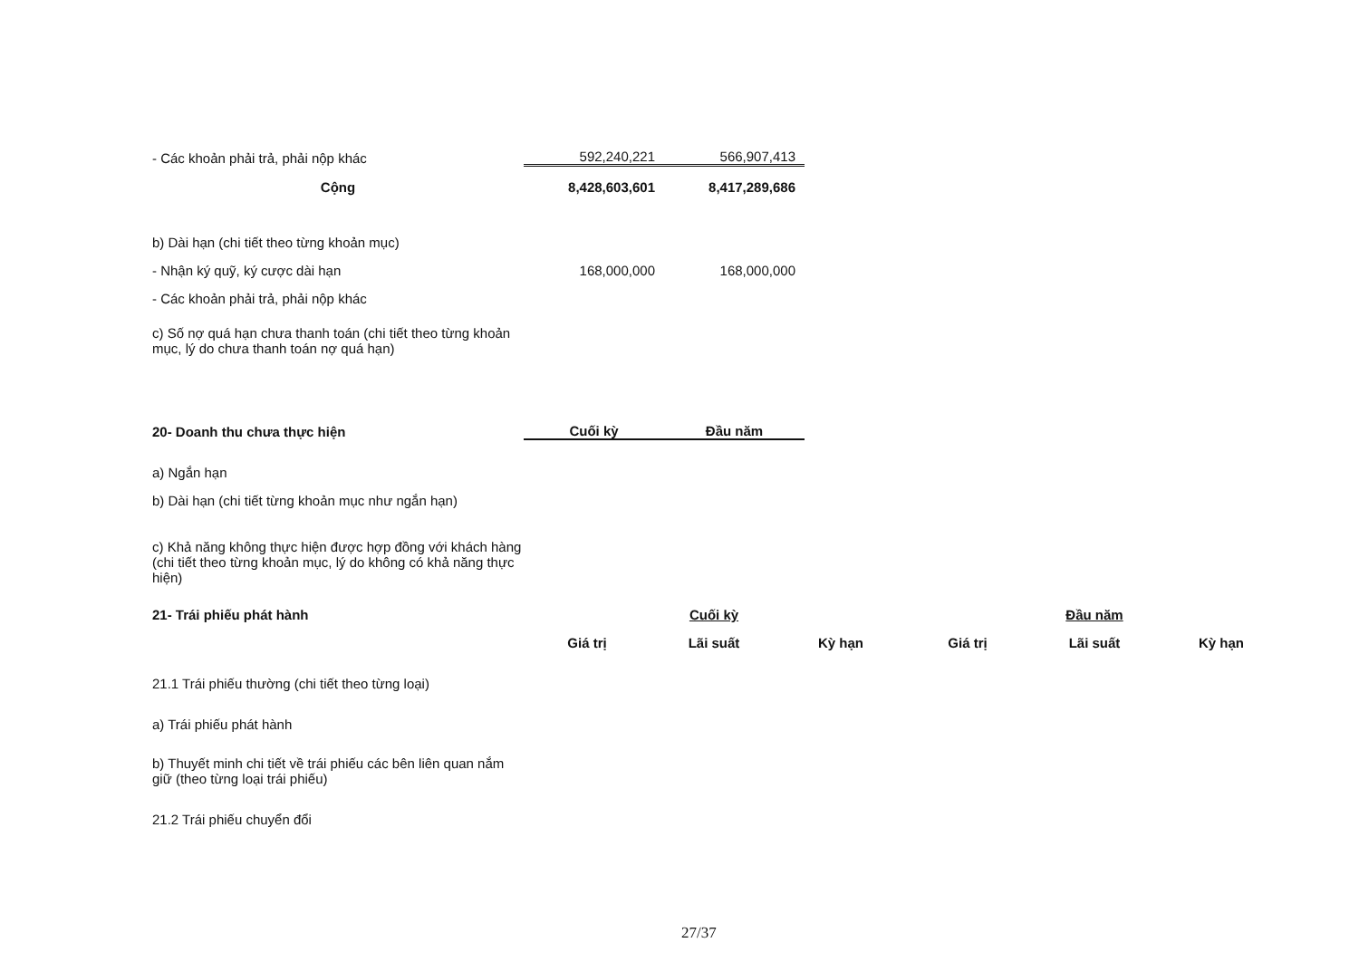| - Các khoản phải trả, phải nộp khác | 592,240,221 | 566,907,413 |
| Cộng | 8,428,603,601 | 8,417,289,686 |
| b) Dài hạn (chi tiết theo từng khoản mục) | | |
| - Nhận ký quỹ, ký cược dài hạn | 168,000,000 | 168,000,000 |
| - Các khoản phải trả, phải nộp khác | | |
| c) Số nợ quá hạn chưa thanh toán (chi tiết theo từng khoản mục, lý do chưa thanh toán nợ quá hạn) | | |
| 20- Doanh thu chưa thực hiện | Cuối kỳ | Đầu năm |
| a) Ngắn hạn | | |
| b) Dài hạn (chi tiết từng khoản mục như ngắn hạn) | | |
| c) Khả năng không thực hiện được hợp đồng với khách hàng (chi tiết theo từng khoản mục, lý do không có khả năng thực hiện) | | |
| 21- Trái phiếu phát hành | Cuối kỳ | | | Đầu năm | | |
| --- | --- | --- | --- | --- | --- | --- |
| | Giá trị | Lãi suất | Kỳ hạn | Giá trị | Lãi suất | Kỳ hạn |
| 21.1 Trái phiếu thường (chi tiết theo từng loại) | | | | | | |
| a) Trái phiếu phát hành | | | | | | |
| b) Thuyết minh chi tiết về trái phiếu các bên liên quan nắm giữ (theo từng loại trái phiếu) | | | | | | |
| 21.2 Trái phiếu chuyển đổi | | | | | | |
27/37